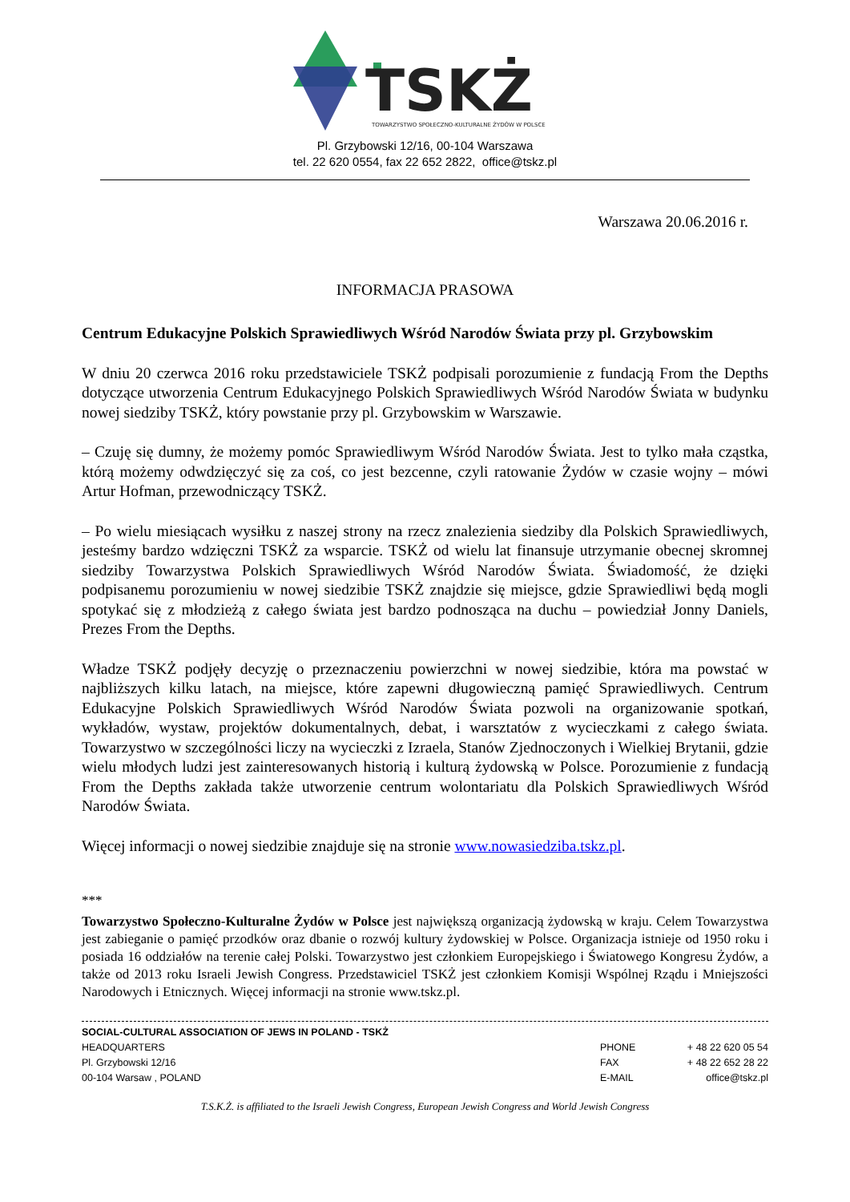TSKŻ
TOWARZYSTWO SPOŁECZNO-KULTURALNE ŻYDÓW W POLSCE
Pl. Grzybowski 12/16, 00-104 Warszawa
tel. 22 620 0554, fax 22 652 2822, office@tskz.pl
Warszawa 20.06.2016 r.
INFORMACJA PRASOWA
Centrum Edukacyjne Polskich Sprawiedliwych Wśród Narodów Świata przy pl. Grzybowskim
W dniu 20 czerwca 2016 roku przedstawiciele TSKŻ podpisali porozumienie z fundacją From the Depths dotyczące utworzenia Centrum Edukacyjnego Polskich Sprawiedliwych Wśród Narodów Świata w budynku nowej siedziby TSKŻ, który powstanie przy pl. Grzybowskim w Warszawie.
– Czuję się dumny, że możemy pomóc Sprawiedliwym Wśród Narodów Świata. Jest to tylko mała cząstka, którą możemy odwdzięczyć się za coś, co jest bezcenne, czyli ratowanie Żydów w czasie wojny – mówi Artur Hofman, przewodniczący TSKŻ.
– Po wielu miesiącach wysiłku z naszej strony na rzecz znalezienia siedziby dla Polskich Sprawiedliwych, jesteśmy bardzo wdzięczni TSKŻ za wsparcie. TSKŻ od wielu lat finansuje utrzymanie obecnej skromnej siedziby Towarzystwa Polskich Sprawiedliwych Wśród Narodów Świata. Świadomość, że dzięki podpisanemu porozumieniu w nowej siedzibie TSKŻ znajdzie się miejsce, gdzie Sprawiedliwi będą mogli spotykać się z młodzieżą z całego świata jest bardzo podnosząca na duchu – powiedział Jonny Daniels, Prezes From the Depths.
Władze TSKŻ podjęły decyzję o przeznaczeniu powierzchni w nowej siedzibie, która ma powstać w najbliższych kilku latach, na miejsce, które zapewni długowieczną pamięć Sprawiedliwych. Centrum Edukacyjne Polskich Sprawiedliwych Wśród Narodów Świata pozwoli na organizowanie spotkań, wykładów, wystaw, projektów dokumentalnych, debat, i warsztatów z wycieczkami z całego świata. Towarzystwo w szczególności liczy na wycieczki z Izraela, Stanów Zjednoczonych i Wielkiej Brytanii, gdzie wielu młodych ludzi jest zainteresowanych historią i kulturą żydowską w Polsce. Porozumienie z fundacją From the Depths zakłada także utworzenie centrum wolontariatu dla Polskich Sprawiedliwych Wśród Narodów Świata.
Więcej informacji o nowej siedzibie znajduje się na stronie www.nowasiedziba.tskz.pl.
***
Towarzystwo Społeczno-Kulturalne Żydów w Polsce jest największą organizacją żydowską w kraju. Celem Towarzystwa jest zabieganie o pamięć przodków oraz dbanie o rozwój kultury żydowskiej w Polsce. Organizacja istnieje od 1950 roku i posiada 16 oddziałów na terenie całej Polski. Towarzystwo jest członkiem Europejskiego i Światowego Kongresu Żydów, a także od 2013 roku Israeli Jewish Congress. Przedstawiciel TSKŻ jest członkiem Komisji Wspólnej Rządu i Mniejszości Narodowych i Etnicznych. Więcej informacji na stronie www.tskz.pl.
SOCIAL-CULTURAL ASSOCIATION OF JEWS IN POLAND - TSKŻ
| HEADQUARTERS | PHONE | + 48 22 620 05 54 |
| Pl. Grzybowski 12/16 | FAX | + 48 22 652 28 22 |
| 00-104 Warsaw , POLAND | E-MAIL | office@tskz.pl |
T.S.K.Ż. is affiliated to the Israeli Jewish Congress, European Jewish Congress and World Jewish Congress